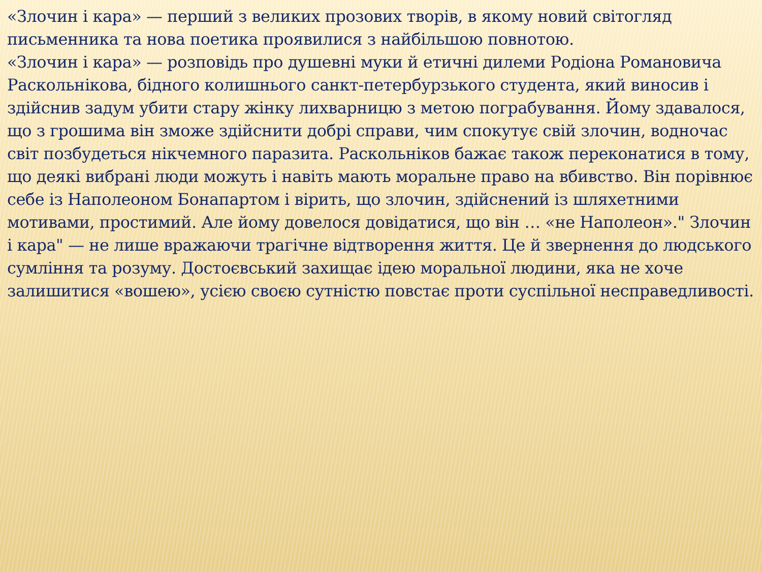«Злочин і кара» — перший з великих прозових творів, в якому новий світогляд письменника та нова поетика проявилися з найбільшою повнотою.
«Злочин і кара» — розповідь про душевні муки й етичні дилеми Родіона Романовича Раскольнікова, бідного колишнього санкт-петербурзького студента, який виносив і здійснив задум убити стару жінку лихварницю з метою пограбування. Йому здавалося, що з грошима він зможе здійснити добрі справи, чим спокутує свій злочин, водночас світ позбудеться нікчемного паразита. Раскольніков бажає також переконатися в тому, що деякі вибрані люди можуть і навіть мають моральне право на вбивство. Він порівнює себе із Наполеоном Бонапартом і вірить, що злочин, здійснений із шляхетними мотивами, простимий. Але йому довелося довідатися, що він … «не Наполеон»." Злочин і кара" — не лише вражаючи трагічне відтворення життя. Це й звернення до людського сумління та розуму. Достоєвський захищає ідею моральної людини, яка не хоче залишитися «вошею», усією своєю сутністю повстає проти суспільної несправедливості.